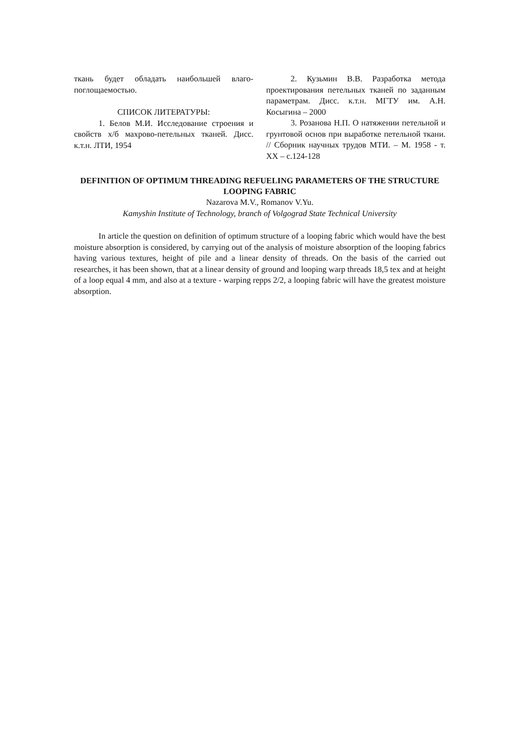ткань будет обладать наибольшей влаго­поглощаемостью.
СПИСОК ЛИТЕРАТУРЫ:
1. Белов М.И. Исследование строе­ния и свойств х/б махрово-петельных тка­ней. Дисс. к.т.н. ЛТИ, 1954
2. Кузьмин В.В. Разработка метода проектирования петельных тканей по за­данным параметрам. Дисс. к.т.н. МГТУ им. А.Н. Косыгина – 2000
3. Розанова Н.П. О натяжении пе­тельной и грунтовой основ при выработке петельной ткани. // Сборник научных тру­дов МТИ. – М. 1958 - т. XX – с.124-128
DEFINITION OF OPTIMUM THREADING REFUELING PARAMETERS OF THE STRUCTURE LOOPING FABRIC
Nazarova M.V., Romanov V.Yu.
Kamyshin Institute of Technology, branch of Volgograd State Technical University
In article the question on definition of optimum structure of a looping fabric which would have the best moisture absorption is considered, by carrying out of the analysis of moisture ab­sorption of the looping fabrics having various textures, height of pile and a linear density of threads. On the basis of the carried out researches, it has been shown, that at a linear density of ground and looping warp threads 18,5 tex and at height of a loop equal 4 mm, and also at a tex­ture - warping repps 2/2, a looping fabric will have the greatest moisture absorption.